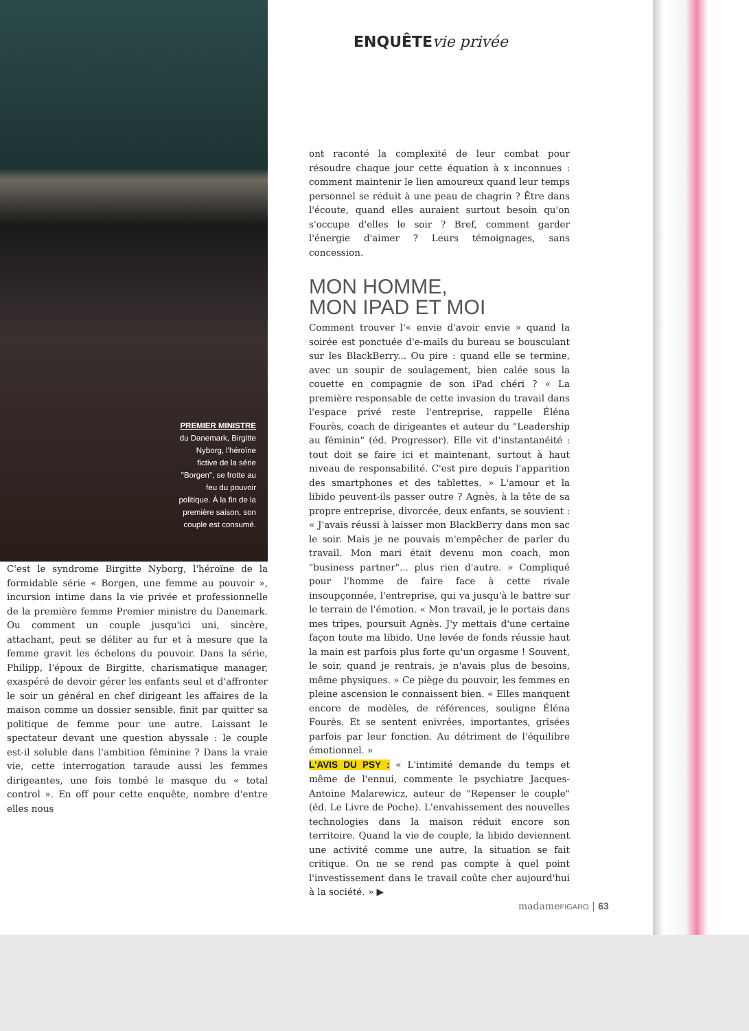PREMIER MINISTRE
du Danemark, Birgitte Nyborg, l'héroïne fictive de la série "Borgen", se frotte au feu du pouvoir politique. À la fin de la première saison, son couple est consumé.
C'est le syndrome Birgitte Nyborg, l'héroïne de la formidable série « Borgen, une femme au pouvoir », incursion intime dans la vie privée et professionnelle de la première femme Premier ministre du Danemark. Ou comment un couple jusqu'ici uni, sincère, attachant, peut se déliter au fur et à mesure que la femme gravit les échelons du pouvoir. Dans la série, Philipp, l'époux de Birgitte, charismatique manager, exaspéré de devoir gérer les enfants seul et d'affronter le soir un général en chef dirigeant les affaires de la maison comme un dossier sensible, finit par quitter sa politique de femme pour une autre. Laissant le spectateur devant une question abyssale : le couple est-il soluble dans l'ambition féminine ? Dans la vraie vie, cette interrogation taraude aussi les femmes dirigeantes, une fois tombé le masque du « total control ». En off pour cette enquête, nombre d'entre elles nous
ENQUÊTEvie privée
ont raconté la complexité de leur combat pour résoudre chaque jour cette équation à x inconnues : comment maintenir le lien amoureux quand leur temps personnel se réduit à une peau de chagrin ? Être dans l'écoute, quand elles auraient surtout besoin qu'on s'occupe d'elles le soir ? Bref, comment garder l'énergie d'aimer ? Leurs témoignages, sans concession.
MON HOMME,
MON IPAD ET MOI
Comment trouver l'« envie d'avoir envie » quand la soirée est ponctuée d'e-mails du bureau se bousculant sur les BlackBerry... Ou pire : quand elle se termine, avec un soupir de soulagement, bien calée sous la couette en compagnie de son iPad chéri ? « La première responsable de cette invasion du travail dans l'espace privé reste l'entreprise, rappelle Éléna Fourès, coach de dirigeantes et auteur du "Leadership au féminin" (éd. Progressor). Elle vit d'instantanéité : tout doit se faire ici et maintenant, surtout à haut niveau de responsabilité. C'est pire depuis l'apparition des smartphones et des tablettes. » L'amour et la libido peuvent-ils passer outre ? Agnès, à la tête de sa propre entreprise, divorcée, deux enfants, se souvient : « J'avais réussi à laisser mon BlackBerry dans mon sac le soir. Mais je ne pouvais m'empêcher de parler du travail. Mon mari était devenu mon coach, mon "business partner"... plus rien d'autre. » Compliqué pour l'homme de faire face à cette rivale insoupçonnée, l'entreprise, qui va jusqu'à le battre sur le terrain de l'émotion. « Mon travail, je le portais dans mes tripes, poursuit Agnès. J'y mettais d'une certaine façon toute ma libido. Une levée de fonds réussie haut la main est parfois plus forte qu'un orgasme ! Souvent, le soir, quand je rentrais, je n'avais plus de besoins, même physiques. » Ce piège du pouvoir, les femmes en pleine ascension le connaissent bien. « Elles manquent encore de modèles, de références, souligne Éléna Fourès. Et se sentent enivrées, importantes, grisées parfois par leur fonction. Au détriment de l'équilibre émotionnel. »
L'AVIS DU PSY : « L'intimité demande du temps et même de l'ennui, commente le psychiatre Jacques-Antoine Malarewicz, auteur de "Repenser le couple" (éd. Le Livre de Poche). L'envahissement des nouvelles technologies dans la maison réduit encore son territoire. Quand la vie de couple, la libido deviennent une activité comme une autre, la situation se fait critique. On ne se rend pas compte à quel point l'investissement dans le travail coûte cher aujourd'hui à la société. » ▶
madameFIGARO | 63